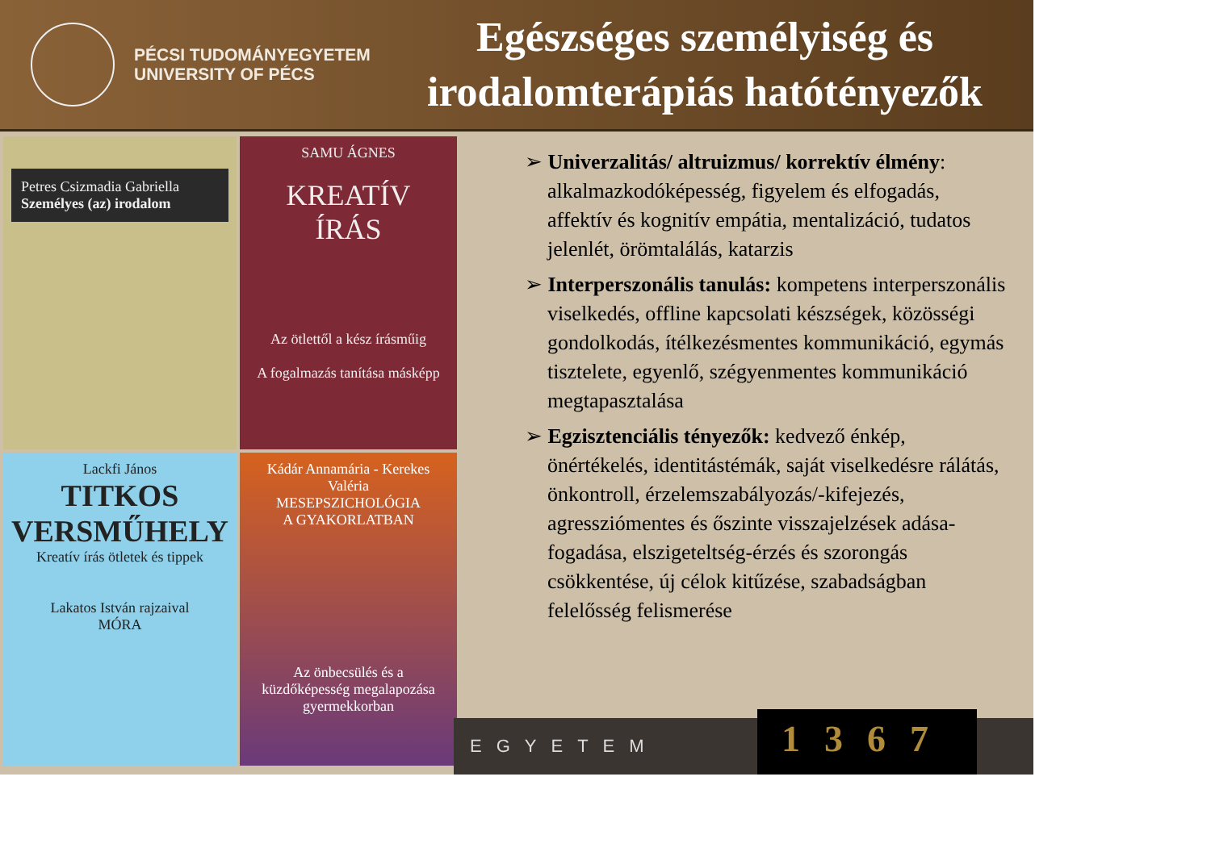PÉCSI TUDOMÁNYEGYETEM
UNIVERSITY OF PÉCS
Egészséges személyiség és
irodalomterápiás hatótényezők
Petres Csizmadia Gabriella
Személyes (az) irodalom
SAMU ÁGNES
KREATÍV
ÍRÁS
Az ötlettől a kész írásműig
A fogalmazás tanítása másképp
Lackfi János
TITKOS
VERSMŰHELY
Kreatív írás ötletek és tippek
Lakatos István rajzaival
MÓRA
Kádár Annamária - Kerekes Valéria
MESEPSZICHOLÓGIA
A GYAKORLATBAN
Az önbecsülés és a küzdőképesség megalapozása gyermekkorban
➢ Univerzalitás/ altruizmus/ korrektív élmény: alkalmazkodóképesség, figyelem és elfogadás, affektív és kognitív empátia, mentalizáció, tudatos jelenlét, örömtalálás, katarzis
➢ Interperszonális tanulás: kompetens interperszonális viselkedés, offline kapcsolati készségek, közösségi gondolkodás, ítélkezésmentes kommunikáció, egymás tisztelete, egyenlő, szégyenmentes kommunikáció megtapasztalása
➢ Egzisztenciális tényezők: kedvező énkép, önértékelés, identitástémák, saját viselkedésre rálátás, önkontroll, érzelemszabályozás/-kifejezés, agressziómentes és őszinte visszajelzések adása-fogadása, elszigeteltség-érzés és szorongás csökkentése, új célok kitűzése, szabadságban felelősség felismerése
EGYETEM
1367